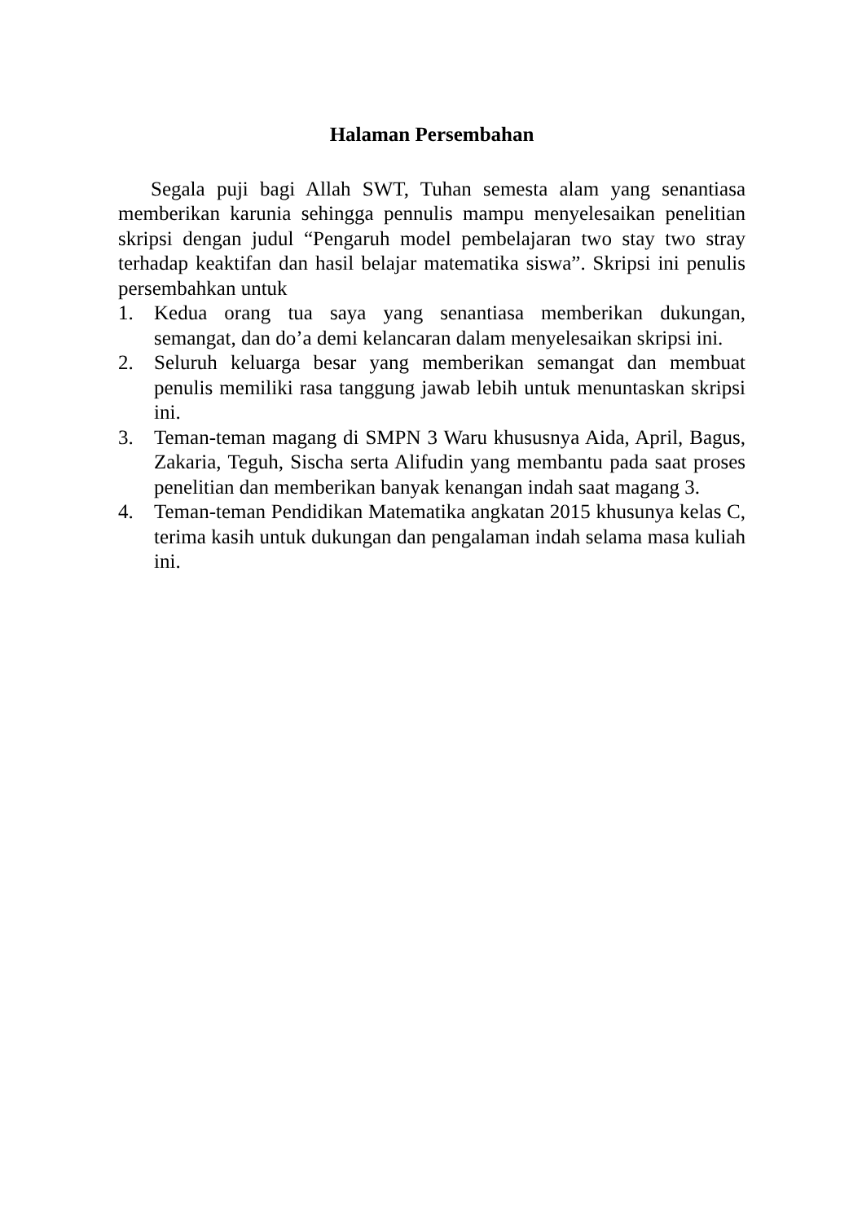Halaman Persembahan
Segala puji bagi Allah SWT, Tuhan semesta alam yang senantiasa memberikan karunia sehingga pennulis mampu menyelesaikan penelitian skripsi dengan judul “Pengaruh model pembelajaran two stay two stray terhadap keaktifan dan hasil belajar matematika siswa”. Skripsi ini penulis persembahkan untuk
1. Kedua orang tua saya yang senantiasa memberikan dukungan, semangat, dan do’a demi kelancaran dalam menyelesaikan skripsi ini.
2. Seluruh keluarga besar yang memberikan semangat dan membuat penulis memiliki rasa tanggung jawab lebih untuk menuntaskan skripsi ini.
3. Teman-teman magang di SMPN 3 Waru khususnya Aida, April, Bagus, Zakaria, Teguh, Sischa serta Alifudin yang membantu pada saat proses penelitian dan memberikan banyak kenangan indah saat magang 3.
4. Teman-teman Pendidikan Matematika angkatan 2015 khusunya kelas C, terima kasih untuk dukungan dan pengalaman indah selama masa kuliah ini.